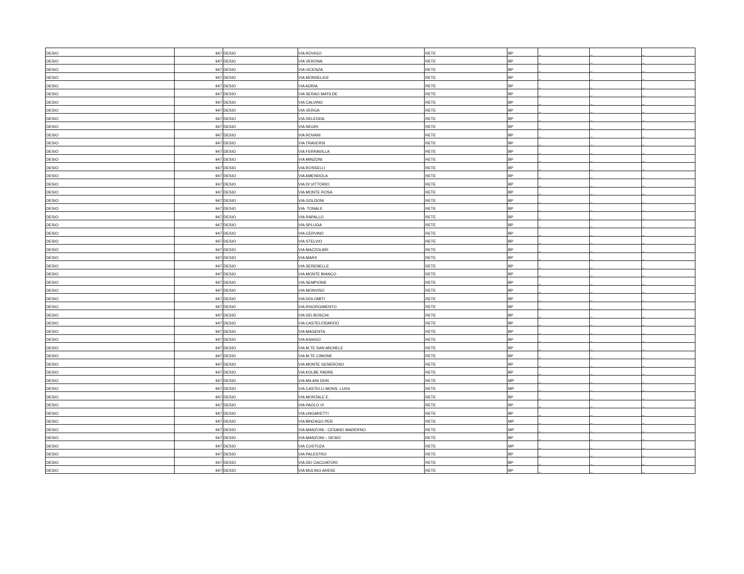| DESIO | 947 | DESIO | VIA ROVIGO | RETE | BP | _ | _ | _ |
| DESIO | 947 | DESIO | VIA VERONA | RETE | BP | _ | _ | _ |
| DESIO | 947 | DESIO | VIA VICENZA | RETE | BP | _ | _ | _ |
| DESIO | 947 | DESIO | VIA MONSELICE | RETE | BP | _ | _ | _ |
| DESIO | 947 | DESIO | VIA ADRIA | RETE | BP | _ | _ | _ |
| DESIO | 947 | DESIO | VIA SERAO MATILDE | RETE | BP | _ | _ | _ |
| DESIO | 947 | DESIO | VIA CALVINO | RETE | BP | _ | _ | _ |
| DESIO | 947 | DESIO | VIA VERGA | RETE | BP | _ | _ | _ |
| DESIO | 947 | DESIO | VIA DELEDDA | RETE | BP | _ | _ | _ |
| DESIO | 947 | DESIO | VIA NEGRI | RETE | BP | _ | _ | _ |
| DESIO | 947 | DESIO | VIA ROVANI | RETE | BP | _ | _ | _ |
| DESIO | 947 | DESIO | VIA TRAVERSI | RETE | BP | _ | _ | _ |
| DESIO | 947 | DESIO | VIA FERRAVILLA | RETE | BP | _ | _ | _ |
| DESIO | 947 | DESIO | VIA MINZONI | RETE | BP | _ | _ | _ |
| DESIO | 947 | DESIO | VIA ROSSELLI | RETE | BP | _ | _ | _ |
| DESIO | 947 | DESIO | VIA AMENDOLA | RETE | BP | _ | _ | _ |
| DESIO | 947 | DESIO | VIA DI VITTORIO | RETE | BP | _ | _ | _ |
| DESIO | 947 | DESIO | VIA MONTE ROSA | RETE | BP | _ | _ | _ |
| DESIO | 947 | DESIO | VIA GOLDONI | RETE | BP | _ | _ | _ |
| DESIO | 947 | DESIO | VIA TONALE | RETE | BP | _ | _ | _ |
| DESIO | 947 | DESIO | VIA RAPALLO | RETE | BP | _ | _ | _ |
| DESIO | 947 | DESIO | VIA SPLUGA | RETE | BP | _ | _ | _ |
| DESIO | 947 | DESIO | VIA CERVINO | RETE | BP | _ | _ | _ |
| DESIO | 947 | DESIO | VIA STELVIO | RETE | BP | _ | _ | _ |
| DESIO | 947 | DESIO | VIA MAZZOLARI | RETE | BP | _ | _ | _ |
| DESIO | 947 | DESIO | VIA MARX | RETE | BP | _ | _ | _ |
| DESIO | 947 | DESIO | VIA SERENELLE | RETE | BP | _ | _ | _ |
| DESIO | 947 | DESIO | VIA MONTE BIANCO | RETE | BP | _ | _ | _ |
| DESIO | 947 | DESIO | VIA SEMPIONE | RETE | BP | _ | _ | _ |
| DESIO | 947 | DESIO | VIA MONVISO | RETE | BP | _ | _ | _ |
| DESIO | 947 | DESIO | VIA DOLOMITI | RETE | BP | _ | _ | _ |
| DESIO | 947 | DESIO | VIA RISORGIMENTO | RETE | BP | _ | _ | _ |
| DESIO | 947 | DESIO | VIA DEI BOSCHI | RETE | BP | _ | _ | _ |
| DESIO | 947 | DESIO | VIA CASTELFIDARDO | RETE | BP | _ | _ | _ |
| DESIO | 947 | DESIO | VIA MAGENTA | RETE | BP | _ | _ | _ |
| DESIO | 947 | DESIO | VIA ASIAGO | RETE | BP | _ | _ | _ |
| DESIO | 947 | DESIO | VIA M.TE SAN MICHELE | RETE | BP | _ | _ | _ |
| DESIO | 947 | DESIO | VIA M.TE CIMONE | RETE | BP | _ | _ | _ |
| DESIO | 947 | DESIO | VIA MONTE GENEROSO | RETE | BP | _ | _ | _ |
| DESIO | 947 | DESIO | VIA KOLBE PADRE | RETE | BP | _ | _ | _ |
| DESIO | 947 | DESIO | VIA MILANI DON | RETE | MP | _ | _ | _ |
| DESIO | 947 | DESIO | VIA CASTELLI MONS. LUIGI | RETE | MP | _ | _ | _ |
| DESIO | 947 | DESIO | VIA MONTALE E. | RETE | BP | _ | _ | _ |
| DESIO | 947 | DESIO | VIA PAOLO VI | RETE | BP | _ | _ | _ |
| DESIO | 947 | DESIO | VIA UNGARETTI | RETE | BP | _ | _ | _ |
| DESIO | 947 | DESIO | VIA BINZAGO PER | RETE | MP | _ | _ | _ |
| DESIO | 947 | DESIO | VIA MANZONI - CESANO MADERNO | RETE | MP | _ | _ | _ |
| DESIO | 947 | DESIO | VIA MANZONI – DESIO | RETE | BP | _ | _ | _ |
| DESIO | 947 | DESIO | VIA CUSTOZA | RETE | MP | _ | _ | _ |
| DESIO | 947 | DESIO | VIA PALESTRO | RETE | BP | _ | _ | _ |
| DESIO | 947 | DESIO | VIA DEI CACCIATORI | RETE | BP | _ | _ | _ |
| DESIO | 947 | DESIO | VIA MULINO ARESE | RETE | BP | _ | _ | _ |